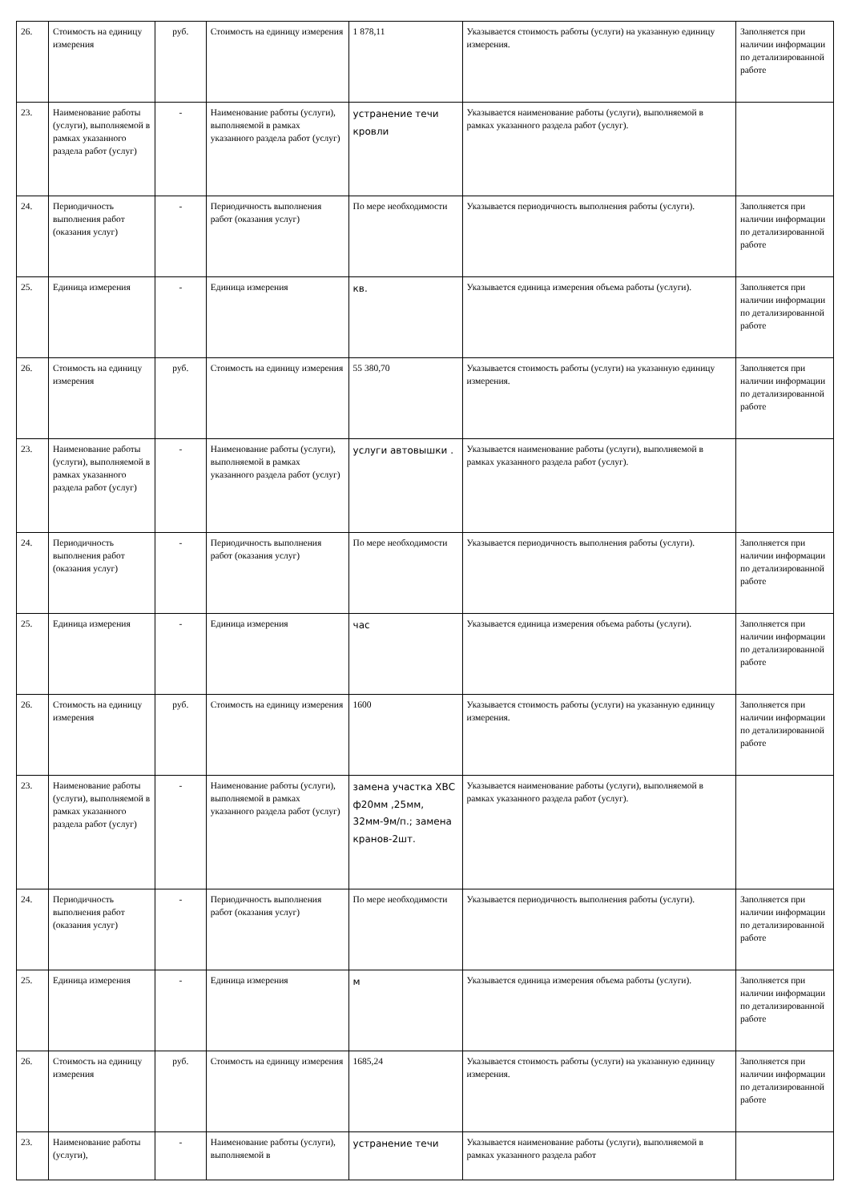| 26. | Стоимость на единицу измерения | руб. | Стоимость на единицу измерения | 1 878,11 | Указывается стоимость работы (услуги) на указанную единицу измерения. | Заполняется при наличии информации по детализированной работе |
| 23. | Наименование работы (услуги), выполняемой в рамках указанного раздела работ (услуг) | - | Наименование работы (услуги), выполняемой в рамках указанного раздела работ (услуг) | устранение течи кровли | Указывается наименование работы (услуги), выполняемой в рамках указанного раздела работ (услуг). | |
| 24. | Периодичность выполнения работ (оказания услуг) | - | Периодичность выполнения работ (оказания услуг) | По мере необходимости | Указывается периодичность выполнения работы (услуги). | Заполняется при наличии информации по детализированной работе |
| 25. | Единица измерения | - | Единица измерения | кв. | Указывается единица измерения объема работы (услуги). | Заполняется при наличии информации по детализированной работе |
| 26. | Стоимость на единицу измерения | руб. | Стоимость на единицу измерения | 55 380,70 | Указывается стоимость работы (услуги) на указанную единицу измерения. | Заполняется при наличии информации по детализированной работе |
| 23. | Наименование работы (услуги), выполняемой в рамках указанного раздела работ (услуг) | - | Наименование работы (услуги), выполняемой в рамках указанного раздела работ (услуг) | услуги автовышки . | Указывается наименование работы (услуги), выполняемой в рамках указанного раздела работ (услуг). | |
| 24. | Периодичность выполнения работ (оказания услуг) | - | Периодичность выполнения работ (оказания услуг) | По мере необходимости | Указывается периодичность выполнения работы (услуги). | Заполняется при наличии информации по детализированной работе |
| 25. | Единица измерения | - | Единица измерения | час | Указывается единица измерения объема работы (услуги). | Заполняется при наличии информации по детализированной работе |
| 26. | Стоимость на единицу измерения | руб. | Стоимость на единицу измерения | 1600 | Указывается стоимость работы (услуги) на указанную единицу измерения. | Заполняется при наличии информации по детализированной работе |
| 23. | Наименование работы (услуги), выполняемой в рамках указанного раздела работ (услуг) | - | Наименование работы (услуги), выполняемой в рамках указанного раздела работ (услуг) | замена участка ХВС ф20мм ,25мм, 32мм-9м/п.; замена кранов-2шт. | Указывается наименование работы (услуги), выполняемой в рамках указанного раздела работ (услуг). | |
| 24. | Периодичность выполнения работ (оказания услуг) | - | Периодичность выполнения работ (оказания услуг) | По мере необходимости | Указывается периодичность выполнения работы (услуги). | Заполняется при наличии информации по детализированной работе |
| 25. | Единица измерения | - | Единица измерения | м | Указывается единица измерения объема работы (услуги). | Заполняется при наличии информации по детализированной работе |
| 26. | Стоимость на единицу измерения | руб. | Стоимость на единицу измерения | 1685,24 | Указывается стоимость работы (услуги) на указанную единицу измерения. | Заполняется при наличии информации по детализированной работе |
| 23. | Наименование работы (услуги), | - | Наименование работы (услуги), выполняемой в | устранение течи | Указывается наименование работы (услуги), выполняемой в рамках указанного раздела работ | |